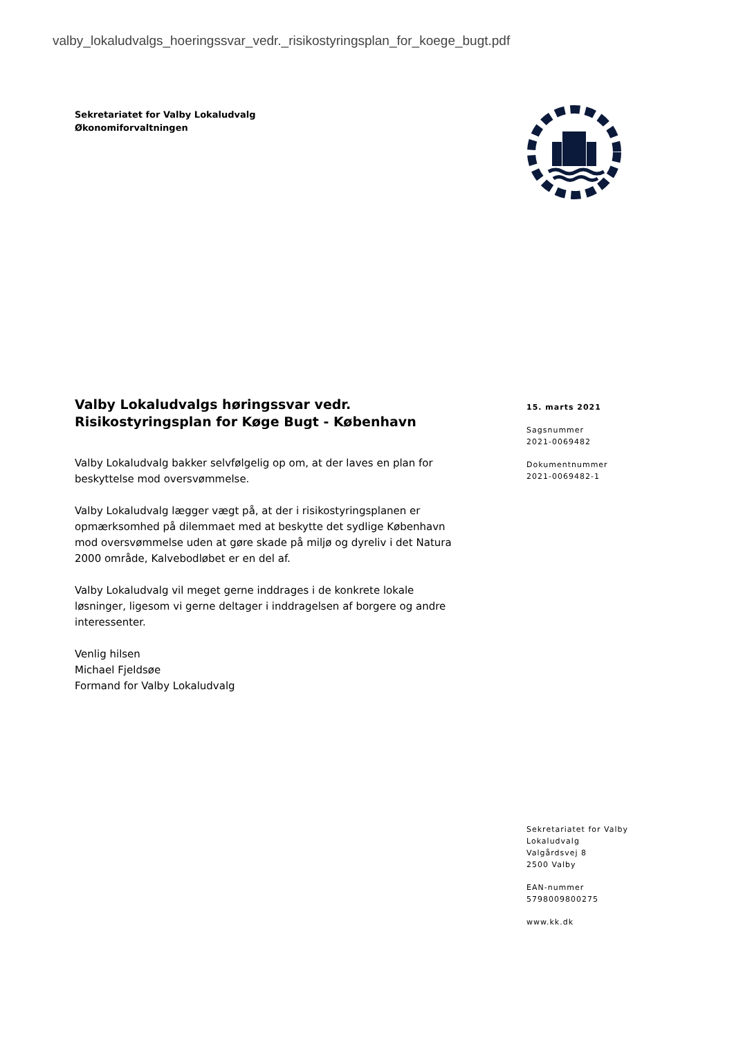valby_lokaludvalgs_hoeringssvar_vedr._risikostyringsplan_for_koege_bugt.pdf
Sekretariatet for Valby Lokaludvalg
Økonomiforvaltningen
Valby Lokaludvalgs høringssvar vedr. Risikostyringsplan for Køge Bugt - København
Valby Lokaludvalg bakker selvfølgelig op om, at der laves en plan for beskyttelse mod oversvømmelse.
Valby Lokaludvalg lægger vægt på, at der i risikostyringsplanen er opmærksomhed på dilemmaet med at beskytte det sydlige København mod oversvømmelse uden at gøre skade på miljø og dyreliv i det Natura 2000 område, Kalvebodløbet er en del af.
Valby Lokaludvalg vil meget gerne inddrages i de konkrete lokale løsninger, ligesom vi gerne deltager i inddragelsen af borgere og andre interessenter.
Venlig hilsen
Michael Fjeldsøe
Formand for Valby Lokaludvalg
15. marts 2021
Sagsnummer
2021-0069482
Dokumentnummer
2021-0069482-1
Sekretariatet for Valby
Lokaludvalg
Valgårdsvej 8
2500 Valby
EAN-nummer
5798009800275
www.kk.dk